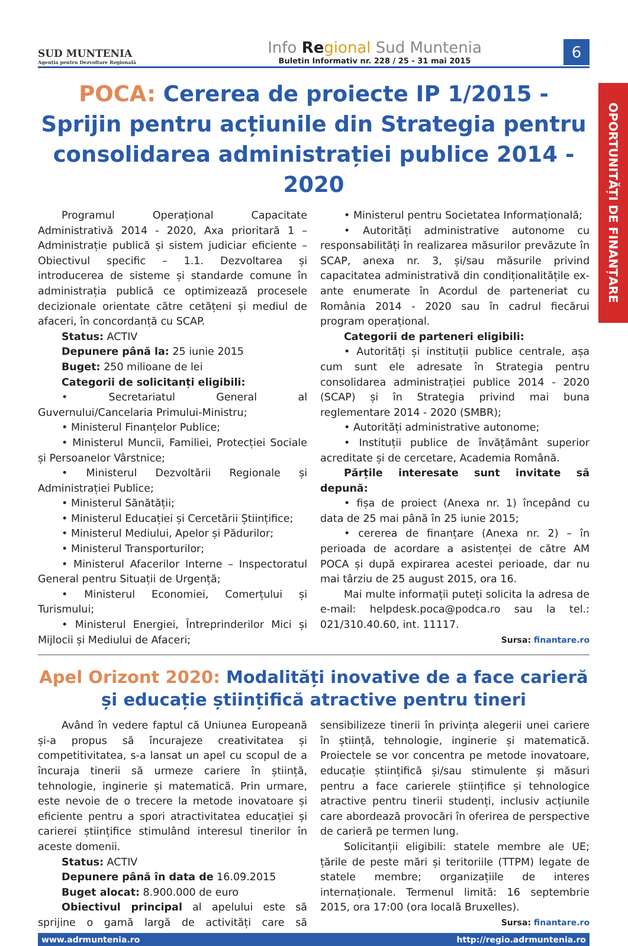OPORTUNITĂȚI DE FINANȚARE
SUD MUNTENIA
Agenția pentru Dezvoltare Regională
Info Re gional Sud Muntenia
Buletin Informativ nr. 228 / 25 - 31 mai 2015
6
POCA: Cererea de proiecte IP 1/2015 - Sprijin pentru acțiunile din Strategia pentru consolidarea administrației publice 2014 - 2020
Programul Operațional Capacitate Administrativă 2014 - 2020, Axa prioritară 1 – Administrație publică și sistem judiciar eficiente – Obiectivul specific – 1.1. Dezvoltarea și introducerea de sisteme și standarde comune în administrația publică ce optimizează procesele decizionale orientate către cetățeni și mediul de afaceri, în concordanță cu SCAP.
Status: ACTIV
Depunere până la: 25 iunie 2015
Buget: 250 milioane de lei
Categorii de solicitanți eligibili:
• Secretariatul General al Guvernului/Cancelaria Primului-Ministru;
• Ministerul Finanțelor Publice;
• Ministerul Muncii, Familiei, Protecției Sociale și Persoanelor Vârstnice;
• Ministerul Dezvoltării Regionale și Administrației Publice;
• Ministerul Sănătății;
• Ministerul Educației și Cercetării Științifice;
• Ministerul Mediului, Apelor și Pădurilor;
• Ministerul Transporturilor;
• Ministerul Afacerilor Interne – Inspectoratul General pentru Situații de Urgență;
• Ministerul Economiei, Comerțului și Turismului;
• Ministerul Energiei, Întreprinderilor Mici și Mijlocii și Mediului de Afaceri;
• Ministerul pentru Societatea Informațională;
• Autorități administrative autonome cu responsabilități în realizarea măsurilor prevăzute în SCAP, anexa nr. 3, și/sau măsurile privind capacitatea administrativă din condiționalitățile ex-ante enumerate în Acordul de parteneriat cu România 2014 - 2020 sau în cadrul fiecărui program operațional.
Categorii de parteneri eligibili:
• Autorități și instituții publice centrale, așa cum sunt ele adresate în Strategia pentru consolidarea administrației publice 2014 - 2020 (SCAP) și în Strategia privind mai buna reglementare 2014 - 2020 (SMBR);
• Autorități administrative autonome;
• Instituții publice de învățământ superior acreditate și de cercetare, Academia Română.
Părțile interesate sunt invitate să depună:
• fișa de proiect (Anexa nr. 1) începând cu data de 25 mai până în 25 iunie 2015;
• cererea de finanțare (Anexa nr. 2) – în perioada de acordare a asistenței de către AM POCA și după expirarea acestei perioade, dar nu mai târziu de 25 august 2015, ora 16.
Mai multe informații puteți solicita la adresa de e-mail: helpdesk.poca@podca.ro sau la tel.: 021/310.40.60, int. 11117.
Sursa: finantare.ro
Apel Orizont 2020: Modalități inovative de a face carieră și educație științifică atractive pentru tineri
Având în vedere faptul că Uniunea Europeană și-a propus să încurajeze creativitatea și competitivitatea, s-a lansat un apel cu scopul de a încuraja tinerii să urmeze cariere în știință, tehnologie, inginerie și matematică. Prin urmare, este nevoie de o trecere la metode inovatoare și eficiente pentru a spori atractivitatea educației și carierei științifice stimulând interesul tinerilor în aceste domenii.
Status: ACTIV
Depunere până în data de 16.09.2015
Buget alocat: 8.900.000 de euro
Obiectivul principal al apelului este să sprijine o gamă largă de activități care să sensibilizeze tinerii în privința alegerii unei cariere în știință, tehnologie, inginerie și matematică. Proiectele se vor concentra pe metode inovatoare, educație științifică și/sau stimulente și măsuri pentru a face carierele științifice și tehnologice atractive pentru tinerii studenți, inclusiv acțiunile care abordează provocări în oferirea de perspective de carieră pe termen lung.
Solicitanții eligibili: statele membre ale UE; țările de peste mări și teritoriile (TTPM) legate de statele membre; organizațiile de interes internaționale. Termenul limită: 16 septembrie 2015, ora 17:00 (ora locală Bruxelles).
Sursa: finantare.ro
www.adrmuntenia.ro http://regio.adrmuntenia.ro